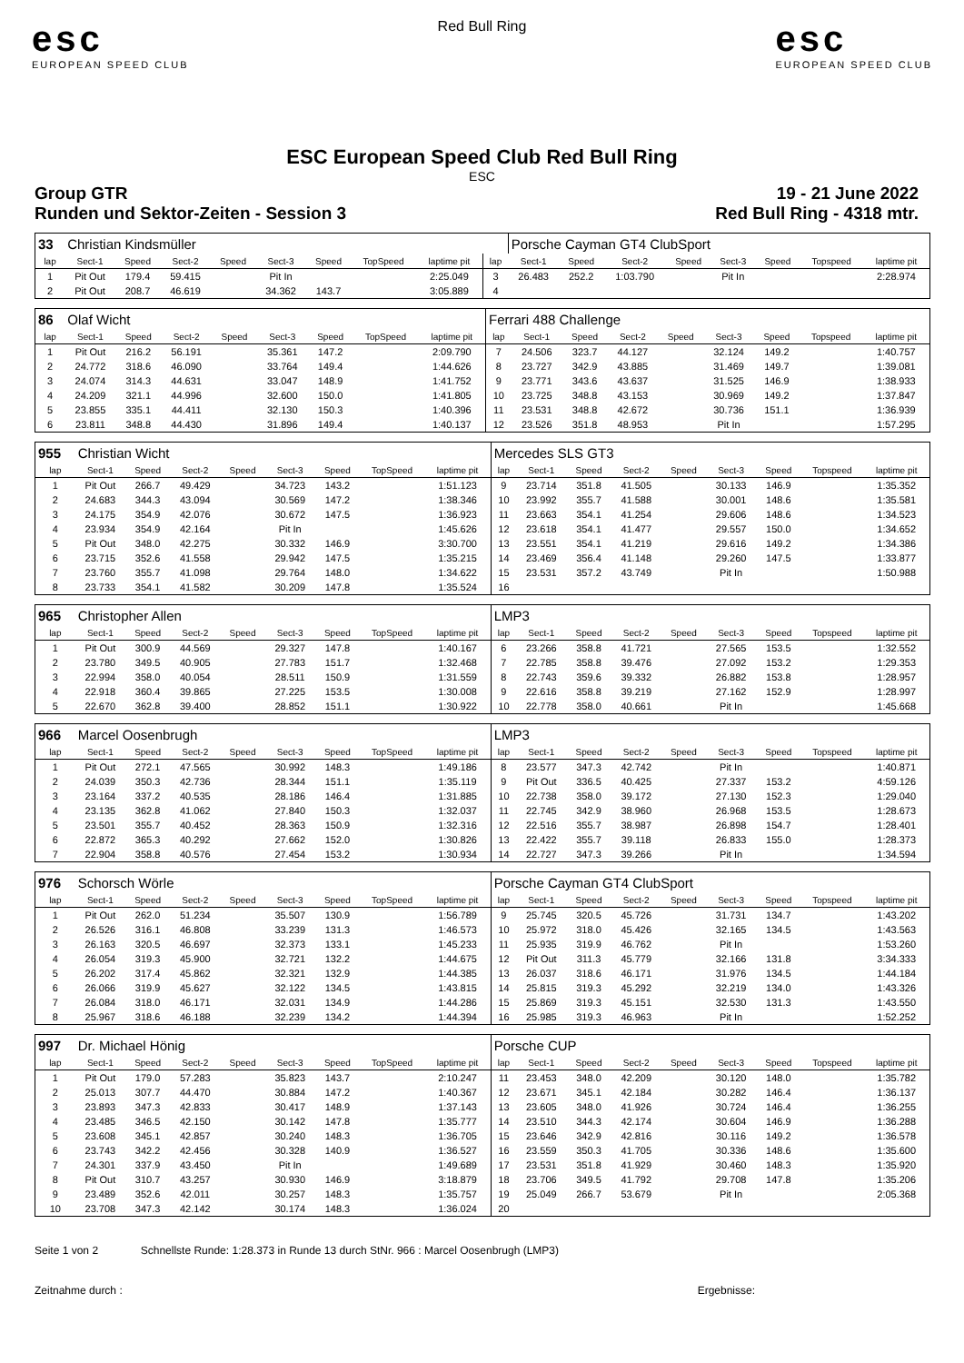esc
EUROPEAN SPEED CLUB
Red Bull Ring
esc
EUROPEAN SPEED CLUB
ESC European Speed Club Red Bull Ring
ESC
Group GTR 19 - 21 June 2022
Runden und Sektor-Zeiten - Session 3 Red Bull Ring - 4318 mtr.
| 33 | Christian Kindsmüller | | | | | | | | | Porsche Cayman GT4 ClubSport | | | | | | | |
| lap | Sect-1 | Speed | Sect-2 | Speed | Sect-3 | Speed | TopSpeed | laptime pit | lap | Sect-1 | Speed | Sect-2 | Speed | Sect-3 | Speed | Topspeed | laptime pit |
| 1 | Pit Out | 179.4 | 59.415 | | Pit In | | | 2:25.049 | 3 | 26.483 | 252.2 | 1:03.790 | | Pit In | | | 2:28.974 |
| 2 | Pit Out | 208.7 | 46.619 | | 34.362 | 143.7 | | 3:05.889 | 4 | | | | | | | | |
| 86 | Olaf Wicht | | | | | | | | Ferrari 488 Challenge | | | | | | | | |
| lap | Sect-1 | Speed | Sect-2 | Speed | Sect-3 | Speed | TopSpeed | laptime pit | lap | Sect-1 | Speed | Sect-2 | Speed | Sect-3 | Speed | Topspeed | laptime pit |
| 1 | Pit Out | 216.2 | 56.191 | | 35.361 | 147.2 | | 2:09.790 | 7 | 24.506 | 323.7 | 44.127 | | 32.124 | 149.2 | | 1:40.757 |
| 2 | 24.772 | 318.6 | 46.090 | | 33.764 | 149.4 | | 1:44.626 | 8 | 23.727 | 342.9 | 43.885 | | 31.469 | 149.7 | | 1:39.081 |
| 3 | 24.074 | 314.3 | 44.631 | | 33.047 | 148.9 | | 1:41.752 | 9 | 23.771 | 343.6 | 43.637 | | 31.525 | 146.9 | | 1:38.933 |
| 4 | 24.209 | 321.1 | 44.996 | | 32.600 | 150.0 | | 1:41.805 | 10 | 23.725 | 348.8 | 43.153 | | 30.969 | 149.2 | | 1:37.847 |
| 5 | 23.855 | 335.1 | 44.411 | | 32.130 | 150.3 | | 1:40.396 | 11 | 23.531 | 348.8 | 42.672 | | 30.736 | 151.1 | | 1:36.939 |
| 6 | 23.811 | 348.8 | 44.430 | | 31.896 | 149.4 | | 1:40.137 | 12 | 23.526 | 351.8 | 48.953 | | Pit In | | | 1:57.295 |
| 955 | Christian Wicht | | | | | | | | Mercedes SLS GT3 | | | | | | | | |
| lap | Sect-1 | Speed | Sect-2 | Speed | Sect-3 | Speed | TopSpeed | laptime pit | lap | Sect-1 | Speed | Sect-2 | Speed | Sect-3 | Speed | Topspeed | laptime pit |
| 1 | Pit Out | 266.7 | 49.429 | | 34.723 | 143.2 | | 1:51.123 | 9 | 23.714 | 351.8 | 41.505 | | 30.133 | 146.9 | | 1:35.352 |
| 2 | 24.683 | 344.3 | 43.094 | | 30.569 | 147.2 | | 1:38.346 | 10 | 23.992 | 355.7 | 41.588 | | 30.001 | 148.6 | | 1:35.581 |
| 3 | 24.175 | 354.9 | 42.076 | | 30.672 | 147.5 | | 1:36.923 | 11 | 23.663 | 354.1 | 41.254 | | 29.606 | 148.6 | | 1:34.523 |
| 4 | 23.934 | 354.9 | 42.164 | | Pit In | | | 1:45.626 | 12 | 23.618 | 354.1 | 41.477 | | 29.557 | 150.0 | | 1:34.652 |
| 5 | Pit Out | 348.0 | 42.275 | | 30.332 | 146.9 | | 3:30.700 | 13 | 23.551 | 354.1 | 41.219 | | 29.616 | 149.2 | | 1:34.386 |
| 6 | 23.715 | 352.6 | 41.558 | | 29.942 | 147.5 | | 1:35.215 | 14 | 23.469 | 356.4 | 41.148 | | 29.260 | 147.5 | | 1:33.877 |
| 7 | 23.760 | 355.7 | 41.098 | | 29.764 | 148.0 | | 1:34.622 | 15 | 23.531 | 357.2 | 43.749 | | Pit In | | | 1:50.988 |
| 8 | 23.733 | 354.1 | 41.582 | | 30.209 | 147.8 | | 1:35.524 | 16 | | | | | | | | |
| 965 | Christopher Allen | | | | | | | | LMP3 | | | | | | | | |
| lap | Sect-1 | Speed | Sect-2 | Speed | Sect-3 | Speed | TopSpeed | laptime pit | lap | Sect-1 | Speed | Sect-2 | Speed | Sect-3 | Speed | Topspeed | laptime pit |
| 1 | Pit Out | 300.9 | 44.569 | | 29.327 | 147.8 | | 1:40.167 | 6 | 23.266 | 358.8 | 41.721 | | 27.565 | 153.5 | | 1:32.552 |
| 2 | 23.780 | 349.5 | 40.905 | | 27.783 | 151.7 | | 1:32.468 | 7 | 22.785 | 358.8 | 39.476 | | 27.092 | 153.2 | | 1:29.353 |
| 3 | 22.994 | 358.0 | 40.054 | | 28.511 | 150.9 | | 1:31.559 | 8 | 22.743 | 359.6 | 39.332 | | 26.882 | 153.8 | | 1:28.957 |
| 4 | 22.918 | 360.4 | 39.865 | | 27.225 | 153.5 | | 1:30.008 | 9 | 22.616 | 358.8 | 39.219 | | 27.162 | 152.9 | | 1:28.997 |
| 5 | 22.670 | 362.8 | 39.400 | | 28.852 | 151.1 | | 1:30.922 | 10 | 22.778 | 358.0 | 40.661 | | Pit In | | | 1:45.668 |
| 966 | Marcel Oosenbrugh | | | | | | | | LMP3 | | | | | | | | |
| lap | Sect-1 | Speed | Sect-2 | Speed | Sect-3 | Speed | TopSpeed | laptime pit | lap | Sect-1 | Speed | Sect-2 | Speed | Sect-3 | Speed | Topspeed | laptime pit |
| 1 | Pit Out | 272.1 | 47.565 | | 30.992 | 148.3 | | 1:49.186 | 8 | 23.577 | 347.3 | 42.742 | | Pit In | | | 1:40.871 |
| 2 | 24.039 | 350.3 | 42.736 | | 28.344 | 151.1 | | 1:35.119 | 9 | Pit Out | 336.5 | 40.425 | | 27.337 | 153.2 | | 4:59.126 |
| 3 | 23.164 | 337.2 | 40.535 | | 28.186 | 146.4 | | 1:31.885 | 10 | 22.738 | 358.0 | 39.172 | | 27.130 | 152.3 | | 1:29.040 |
| 4 | 23.135 | 362.8 | 41.062 | | 27.840 | 150.3 | | 1:32.037 | 11 | 22.745 | 342.9 | 38.960 | | 26.968 | 153.5 | | 1:28.673 |
| 5 | 23.501 | 355.7 | 40.452 | | 28.363 | 150.9 | | 1:32.316 | 12 | 22.516 | 355.7 | 38.987 | | 26.898 | 154.7 | | 1:28.401 |
| 6 | 22.872 | 365.3 | 40.292 | | 27.662 | 152.0 | | 1:30.826 | 13 | 22.422 | 355.7 | 39.118 | | 26.833 | 155.0 | | 1:28.373 |
| 7 | 22.904 | 358.8 | 40.576 | | 27.454 | 153.2 | | 1:30.934 | 14 | 22.727 | 347.3 | 39.266 | | Pit In | | | 1:34.594 |
| 976 | Schorsch Wörle | | | | | | | | Porsche Cayman GT4 ClubSport | | | | | | | | |
| lap | Sect-1 | Speed | Sect-2 | Speed | Sect-3 | Speed | TopSpeed | laptime pit | lap | Sect-1 | Speed | Sect-2 | Speed | Sect-3 | Speed | Topspeed | laptime pit |
| 1 | Pit Out | 262.0 | 51.234 | | 35.507 | 130.9 | | 1:56.789 | 9 | 25.745 | 320.5 | 45.726 | | 31.731 | 134.7 | | 1:43.202 |
| 2 | 26.526 | 316.1 | 46.808 | | 33.239 | 131.3 | | 1:46.573 | 10 | 25.972 | 318.0 | 45.426 | | 32.165 | 134.5 | | 1:43.563 |
| 3 | 26.163 | 320.5 | 46.697 | | 32.373 | 133.1 | | 1:45.233 | 11 | 25.935 | 319.9 | 46.762 | | Pit In | | | 1:53.260 |
| 4 | 26.054 | 319.3 | 45.900 | | 32.721 | 132.2 | | 1:44.675 | 12 | Pit Out | 311.3 | 45.779 | | 32.166 | 131.8 | | 3:34.333 |
| 5 | 26.202 | 317.4 | 45.862 | | 32.321 | 132.9 | | 1:44.385 | 13 | 26.037 | 318.6 | 46.171 | | 31.976 | 134.5 | | 1:44.184 |
| 6 | 26.066 | 319.9 | 45.627 | | 32.122 | 134.5 | | 1:43.815 | 14 | 25.815 | 319.3 | 45.292 | | 32.219 | 134.0 | | 1:43.326 |
| 7 | 26.084 | 318.0 | 46.171 | | 32.031 | 134.9 | | 1:44.286 | 15 | 25.869 | 319.3 | 45.151 | | 32.530 | 131.3 | | 1:43.550 |
| 8 | 25.967 | 318.6 | 46.188 | | 32.239 | 134.2 | | 1:44.394 | 16 | 25.985 | 319.3 | 46.963 | | Pit In | | | 1:52.252 |
| 997 | Dr. Michael Hönig | | | | | | | | Porsche CUP | | | | | | | | |
| lap | Sect-1 | Speed | Sect-2 | Speed | Sect-3 | Speed | TopSpeed | laptime pit | lap | Sect-1 | Speed | Sect-2 | Speed | Sect-3 | Speed | Topspeed | laptime pit |
| 1 | Pit Out | 179.0 | 57.283 | | 35.823 | 143.7 | | 2:10.247 | 11 | 23.453 | 348.0 | 42.209 | | 30.120 | 148.0 | | 1:35.782 |
| 2 | 25.013 | 307.7 | 44.470 | | 30.884 | 147.2 | | 1:40.367 | 12 | 23.671 | 345.1 | 42.184 | | 30.282 | 146.4 | | 1:36.137 |
| 3 | 23.893 | 347.3 | 42.833 | | 30.417 | 148.9 | | 1:37.143 | 13 | 23.605 | 348.0 | 41.926 | | 30.724 | 146.4 | | 1:36.255 |
| 4 | 23.485 | 346.5 | 42.150 | | 30.142 | 147.8 | | 1:35.777 | 14 | 23.510 | 344.3 | 42.174 | | 30.604 | 146.9 | | 1:36.288 |
| 5 | 23.608 | 345.1 | 42.857 | | 30.240 | 148.3 | | 1:36.705 | 15 | 23.646 | 342.9 | 42.816 | | 30.116 | 149.2 | | 1:36.578 |
| 6 | 23.743 | 342.2 | 42.456 | | 30.328 | 140.9 | | 1:36.527 | 16 | 23.559 | 350.3 | 41.705 | | 30.336 | 148.6 | | 1:35.600 |
| 7 | 24.301 | 337.9 | 43.450 | | Pit In | | | 1:49.689 | 17 | 23.531 | 351.8 | 41.929 | | 30.460 | 148.3 | | 1:35.920 |
| 8 | Pit Out | 310.7 | 43.257 | | 30.930 | 146.9 | | 3:18.879 | 18 | 23.706 | 349.5 | 41.792 | | 29.708 | 147.8 | | 1:35.206 |
| 9 | 23.489 | 352.6 | 42.011 | | 30.257 | 148.3 | | 1:35.757 | 19 | 25.049 | 266.7 | 53.679 | | Pit In | | | 2:05.368 |
| 10 | 23.708 | 347.3 | 42.142 | | 30.174 | 148.3 | | 1:36.024 | 20 | | | | | | | | |
Seite 1 von 2 Schnellste Runde: 1:28.373 in Runde 13 durch StNr. 966 : Marcel Oosenbrugh (LMP3)
Zeitnahme durch : Ergebnisse: